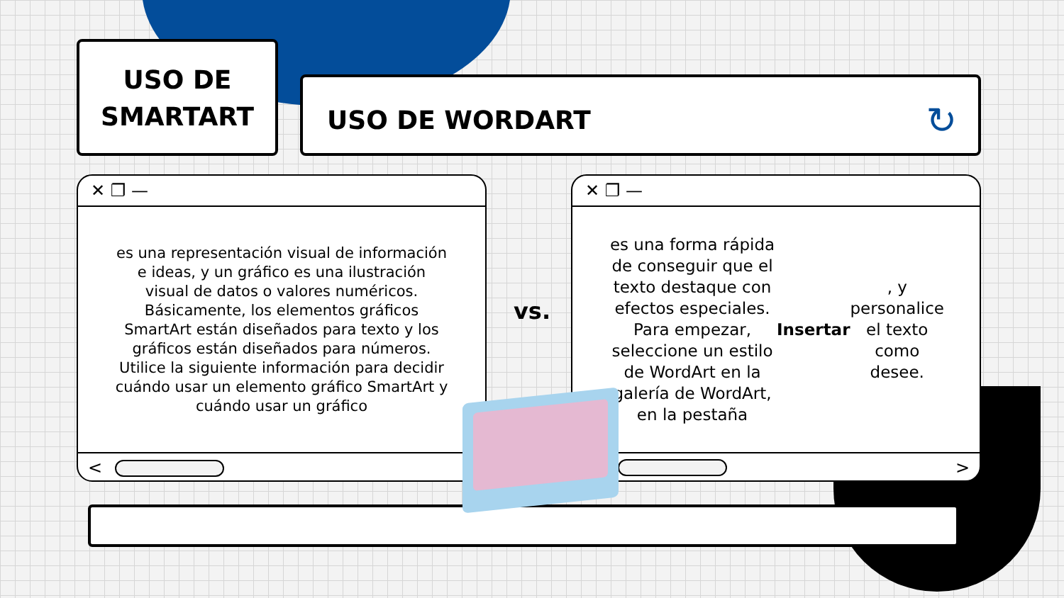USO DE
SMARTART
USO DE WORDART ↻
✕ ❐ —
es una representación visual de información e ideas, y un gráfico es una ilustración visual de datos o valores numéricos. Básicamente, los elementos gráficos SmartArt están diseñados para texto y los gráficos están diseñados para números. Utilice la siguiente información para decidir cuándo usar un elemento gráfico SmartArt y cuándo usar un gráfico
<
vs.
✕ ❐ —
es una forma rápida de conseguir que el texto destaque con efectos especiales. Para empezar, seleccione un estilo de WordArt en la galería de WordArt, en la pestaña Insertar, y personalice el texto como desee.
>